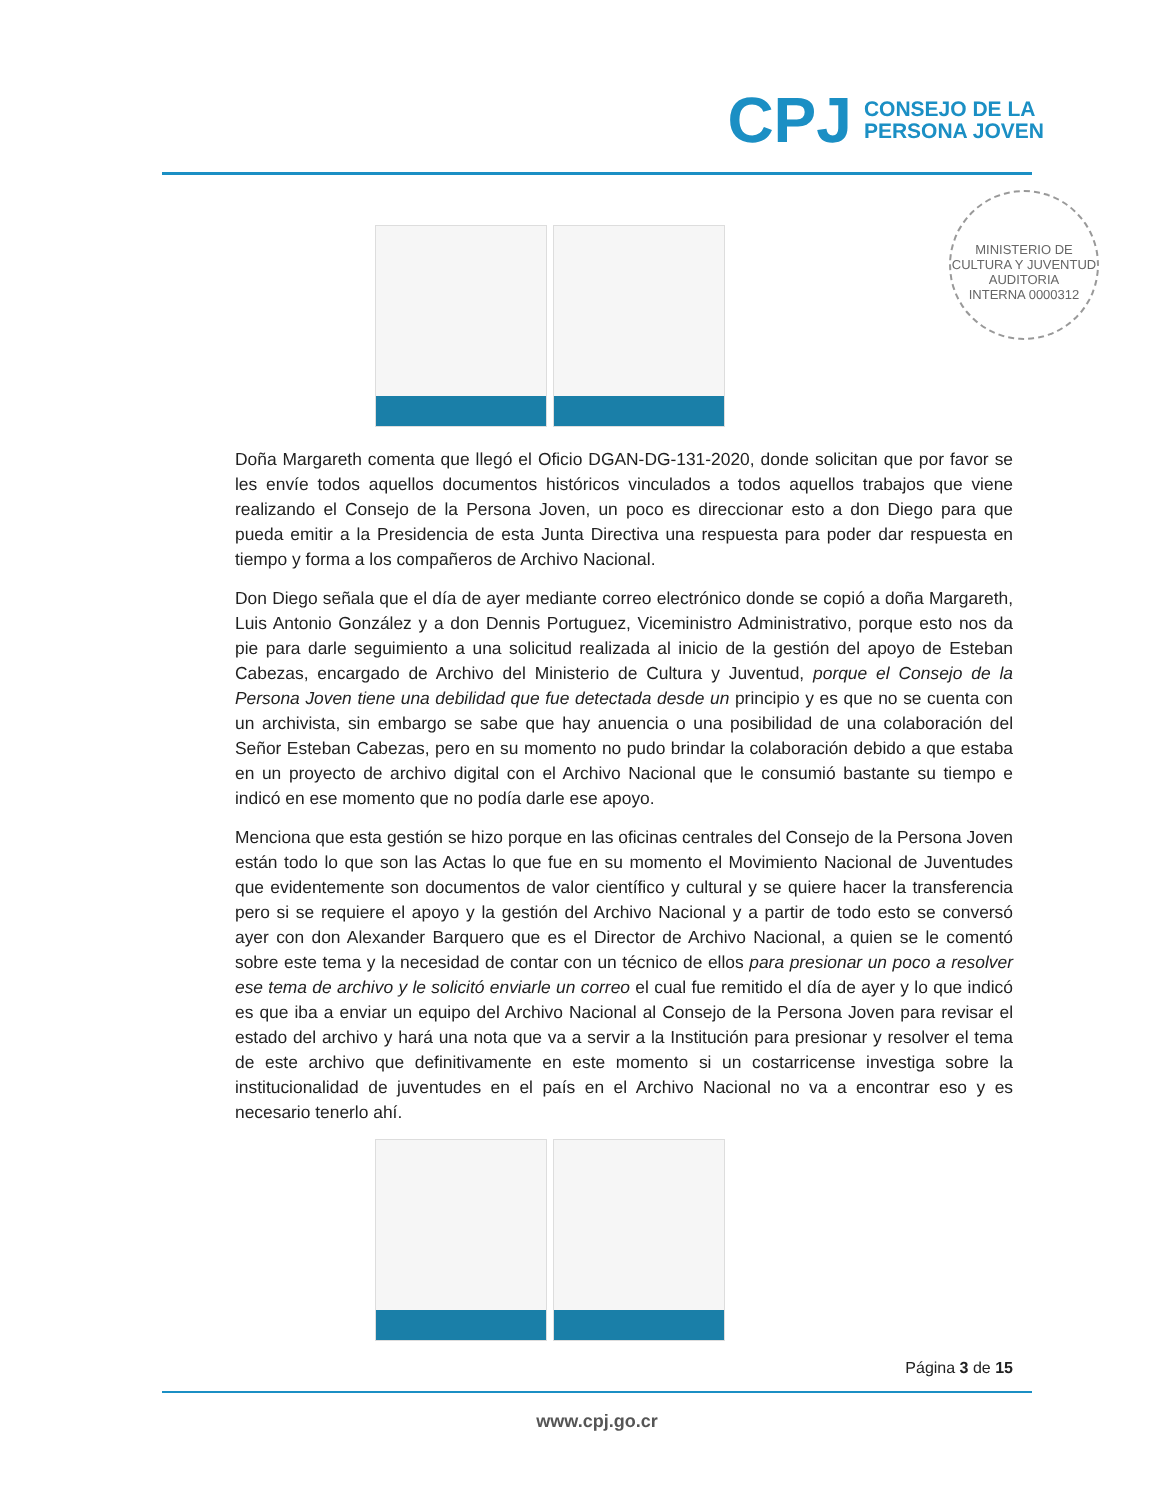CPJ
CONSEJO DE LA
PERSONA JOVEN
MINISTERIO DE CULTURA Y JUVENTUD
AUDITORIA
INTERNA 0000312
Doña Margareth comenta que llegó el Oficio DGAN-DG-131-2020, donde solicitan que por favor se les envíe todos aquellos documentos históricos vinculados a todos aquellos trabajos que viene realizando el Consejo de la Persona Joven, un poco es direccionar esto a don Diego para que pueda emitir a la Presidencia de esta Junta Directiva una respuesta para poder dar respuesta en tiempo y forma a los compañeros de Archivo Nacional.
Don Diego señala que el día de ayer mediante correo electrónico donde se copió a doña Margareth, Luis Antonio González y a don Dennis Portuguez, Viceministro Administrativo, porque esto nos da pie para darle seguimiento a una solicitud realizada al inicio de la gestión del apoyo de Esteban Cabezas, encargado de Archivo del Ministerio de Cultura y Juventud, porque el Consejo de la Persona Joven tiene una debilidad que fue detectada desde un principio y es que no se cuenta con un archivista, sin embargo se sabe que hay anuencia o una posibilidad de una colaboración del Señor Esteban Cabezas, pero en su momento no pudo brindar la colaboración debido a que estaba en un proyecto de archivo digital con el Archivo Nacional que le consumió bastante su tiempo e indicó en ese momento que no podía darle ese apoyo.
Menciona que esta gestión se hizo porque en las oficinas centrales del Consejo de la Persona Joven están todo lo que son las Actas lo que fue en su momento el Movimiento Nacional de Juventudes que evidentemente son documentos de valor científico y cultural y se quiere hacer la transferencia pero si se requiere el apoyo y la gestión del Archivo Nacional y a partir de todo esto se conversó ayer con don Alexander Barquero que es el Director de Archivo Nacional, a quien se le comentó sobre este tema y la necesidad de contar con un técnico de ellos para presionar un poco a resolver ese tema de archivo y le solicitó enviarle un correo el cual fue remitido el día de ayer y lo que indicó es que iba a enviar un equipo del Archivo Nacional al Consejo de la Persona Joven para revisar el estado del archivo y hará una nota que va a servir a la Institución para presionar y resolver el tema de este archivo que definitivamente en este momento si un costarricense investiga sobre la institucionalidad de juventudes en el país en el Archivo Nacional no va a encontrar eso y es necesario tenerlo ahí.
Página 3 de 15
www.cpj.go.cr